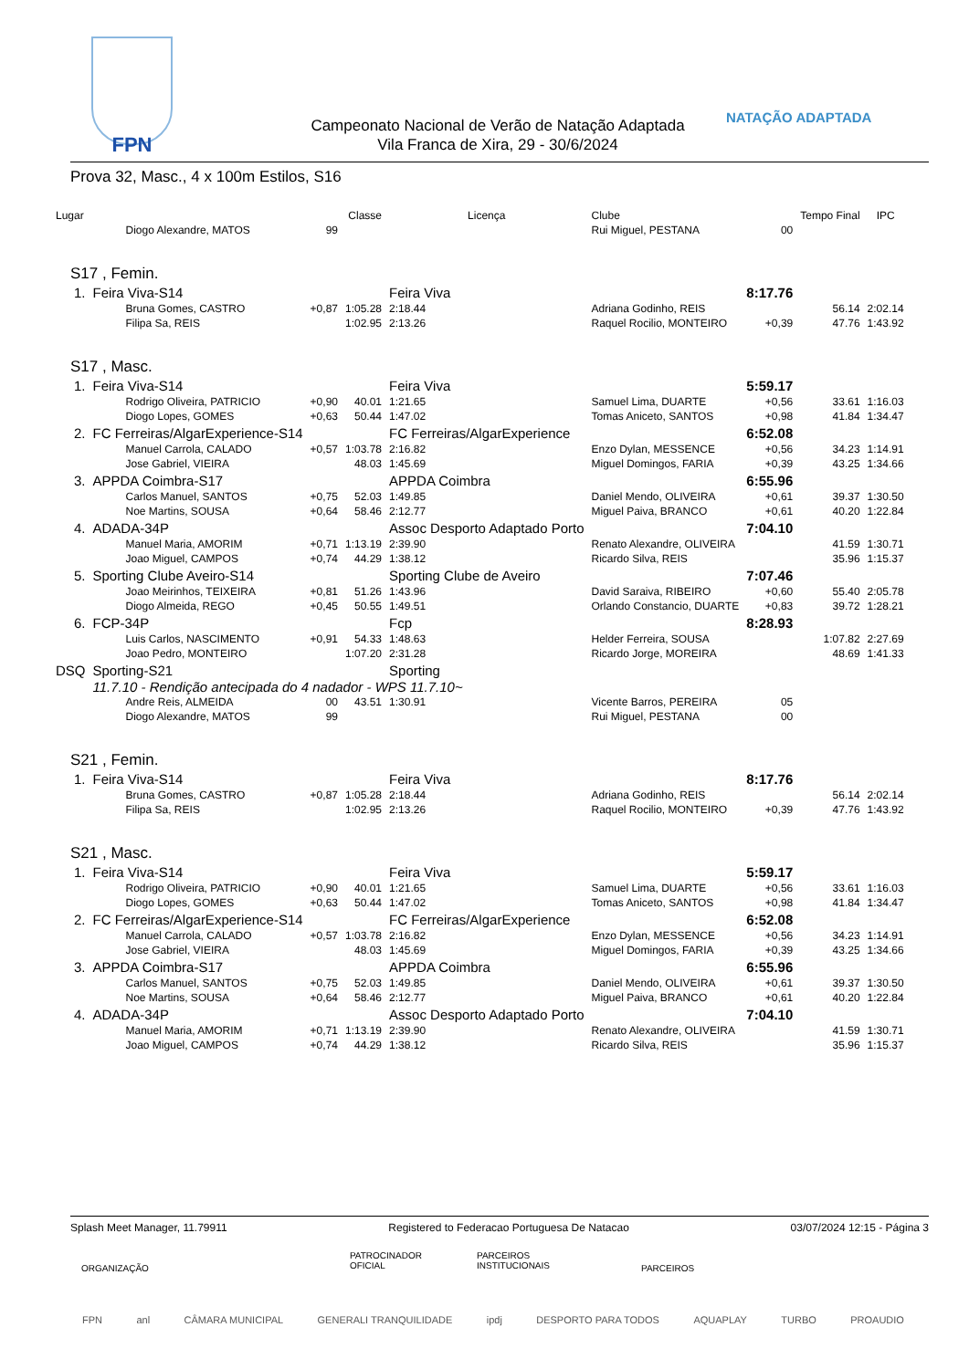FPN
Campeonato Nacional de Verão de Natação Adaptada
Vila Franca de Xira, 29 - 30/6/2024
NATAÇÃO ADAPTADA
Prova 32, Masc., 4 x 100m Estilos, S16
| Lugar | | | Classe | Licença | Clube | | Tempo Final | IPC | |
| --- | --- | --- | --- | --- | --- | --- | --- | --- | --- |
| | Diogo Alexandre, MATOS | 99 | | | Rui Miguel, PESTANA | 00 | | | |
| S17 , Femin. | | | | | | | | | |
| 1. | Feira Viva-S14 | | | Feira Viva | | 8:17.76 | | | |
| | Bruna Gomes, CASTRO | +0,87 | 1:05.28 | 2:18.44 | Adriana Godinho, REIS | | 56.14 | 2:02.14 | |
| | Filipa Sa, REIS | | 1:02.95 | 2:13.26 | Raquel Rocilio, MONTEIRO | +0,39 | 47.76 | 1:43.92 | |
| S17 , Masc. | | | | | | | | | |
| 1. | Feira Viva-S14 | | | Feira Viva | | 5:59.17 | | | |
| | Rodrigo Oliveira, PATRICIO | +0,90 | 40.01 | 1:21.65 | Samuel Lima, DUARTE | +0,56 | 33.61 | 1:16.03 | |
| | Diogo Lopes, GOMES | +0,63 | 50.44 | 1:47.02 | Tomas Aniceto, SANTOS | +0,98 | 41.84 | 1:34.47 | |
| 2. | FC Ferreiras/AlgarExperience-S14 | | | FC Ferreiras/AlgarExperience | | 6:52.08 | | | |
| | Manuel Carrola, CALADO | +0,57 | 1:03.78 | 2:16.82 | Enzo Dylan, MESSENCE | +0,56 | 34.23 | 1:14.91 | |
| | Jose Gabriel, VIEIRA | | 48.03 | 1:45.69 | Miguel Domingos, FARIA | +0,39 | 43.25 | 1:34.66 | |
| 3. | APPDA Coimbra-S17 | | | APPDA Coimbra | | 6:55.96 | | | |
| | Carlos Manuel, SANTOS | +0,75 | 52.03 | 1:49.85 | Daniel Mendo, OLIVEIRA | +0,61 | 39.37 | 1:30.50 | |
| | Noe Martins, SOUSA | +0,64 | 58.46 | 2:12.77 | Miguel Paiva, BRANCO | +0,61 | 40.20 | 1:22.84 | |
| 4. | ADADA-34P | | | Assoc Desporto Adaptado Porto | | 7:04.10 | | | |
| | Manuel Maria, AMORIM | +0,71 | 1:13.19 | 2:39.90 | Renato Alexandre, OLIVEIRA | | 41.59 | 1:30.71 | |
| | Joao Miguel, CAMPOS | +0,74 | 44.29 | 1:38.12 | Ricardo Silva, REIS | | 35.96 | 1:15.37 | |
| 5. | Sporting Clube Aveiro-S14 | | | Sporting Clube de Aveiro | | 7:07.46 | | | |
| | Joao Meirinhos, TEIXEIRA | +0,81 | 51.26 | 1:43.96 | David Saraiva, RIBEIRO | +0,60 | 55.40 | 2:05.78 | |
| | Diogo Almeida, REGO | +0,45 | 50.55 | 1:49.51 | Orlando Constancio, DUARTE | +0,83 | 39.72 | 1:28.21 | |
| 6. | FCP-34P | | | Fcp | | 8:28.93 | | | |
| | Luis Carlos, NASCIMENTO | +0,91 | 54.33 | 1:48.63 | Helder Ferreira, SOUSA | | 1:07.82 | 2:27.69 | |
| | Joao Pedro, MONTEIRO | | 1:07.20 | 2:31.28 | Ricardo Jorge, MOREIRA | | 48.69 | 1:41.33 | |
| DSQ | Sporting-S21 | | | Sporting | | | | | |
| | 11.7.10 - Rendição antecipada do 4 nadador - WPS 11.7.10~ | | | | | | | | |
| | Andre Reis, ALMEIDA | 00 | 43.51 | 1:30.91 | Vicente Barros, PEREIRA | 05 | | | |
| | Diogo Alexandre, MATOS | 99 | | | Rui Miguel, PESTANA | 00 | | | |
| S21 , Femin. | | | | | | | | | |
| 1. | Feira Viva-S14 | | | Feira Viva | | 8:17.76 | | | |
| | Bruna Gomes, CASTRO | +0,87 | 1:05.28 | 2:18.44 | Adriana Godinho, REIS | | 56.14 | 2:02.14 | |
| | Filipa Sa, REIS | | 1:02.95 | 2:13.26 | Raquel Rocilio, MONTEIRO | +0,39 | 47.76 | 1:43.92 | |
| S21 , Masc. | | | | | | | | | |
| 1. | Feira Viva-S14 | | | Feira Viva | | 5:59.17 | | | |
| | Rodrigo Oliveira, PATRICIO | +0,90 | 40.01 | 1:21.65 | Samuel Lima, DUARTE | +0,56 | 33.61 | 1:16.03 | |
| | Diogo Lopes, GOMES | +0,63 | 50.44 | 1:47.02 | Tomas Aniceto, SANTOS | +0,98 | 41.84 | 1:34.47 | |
| 2. | FC Ferreiras/AlgarExperience-S14 | | | FC Ferreiras/AlgarExperience | | 6:52.08 | | | |
| | Manuel Carrola, CALADO | +0,57 | 1:03.78 | 2:16.82 | Enzo Dylan, MESSENCE | +0,56 | 34.23 | 1:14.91 | |
| | Jose Gabriel, VIEIRA | | 48.03 | 1:45.69 | Miguel Domingos, FARIA | +0,39 | 43.25 | 1:34.66 | |
| 3. | APPDA Coimbra-S17 | | | APPDA Coimbra | | 6:55.96 | | | |
| | Carlos Manuel, SANTOS | +0,75 | 52.03 | 1:49.85 | Daniel Mendo, OLIVEIRA | +0,61 | 39.37 | 1:30.50 | |
| | Noe Martins, SOUSA | +0,64 | 58.46 | 2:12.77 | Miguel Paiva, BRANCO | +0,61 | 40.20 | 1:22.84 | |
| 4. | ADADA-34P | | | Assoc Desporto Adaptado Porto | | 7:04.10 | | | |
| | Manuel Maria, AMORIM | +0,71 | 1:13.19 | 2:39.90 | Renato Alexandre, OLIVEIRA | | 41.59 | 1:30.71 | |
| | Joao Miguel, CAMPOS | +0,74 | 44.29 | 1:38.12 | Ricardo Silva, REIS | | 35.96 | 1:15.37 | |
Splash Meet Manager, 11.79911 Registered to Federacao Portuguesa De Natacao 03/07/2024 12:15 - Página 3
ORGANIZAÇÃO
PATROCINADOR
OFICIAL
PARCEIROS
INSTITUCIONAIS
PARCEIROS
FPN anl CÂMARA MUNICIPAL GENERALI TRANQUILIDADE ipdj DESPORTO PARA TODOS AQUAPLAY TURBO PROAUDIO